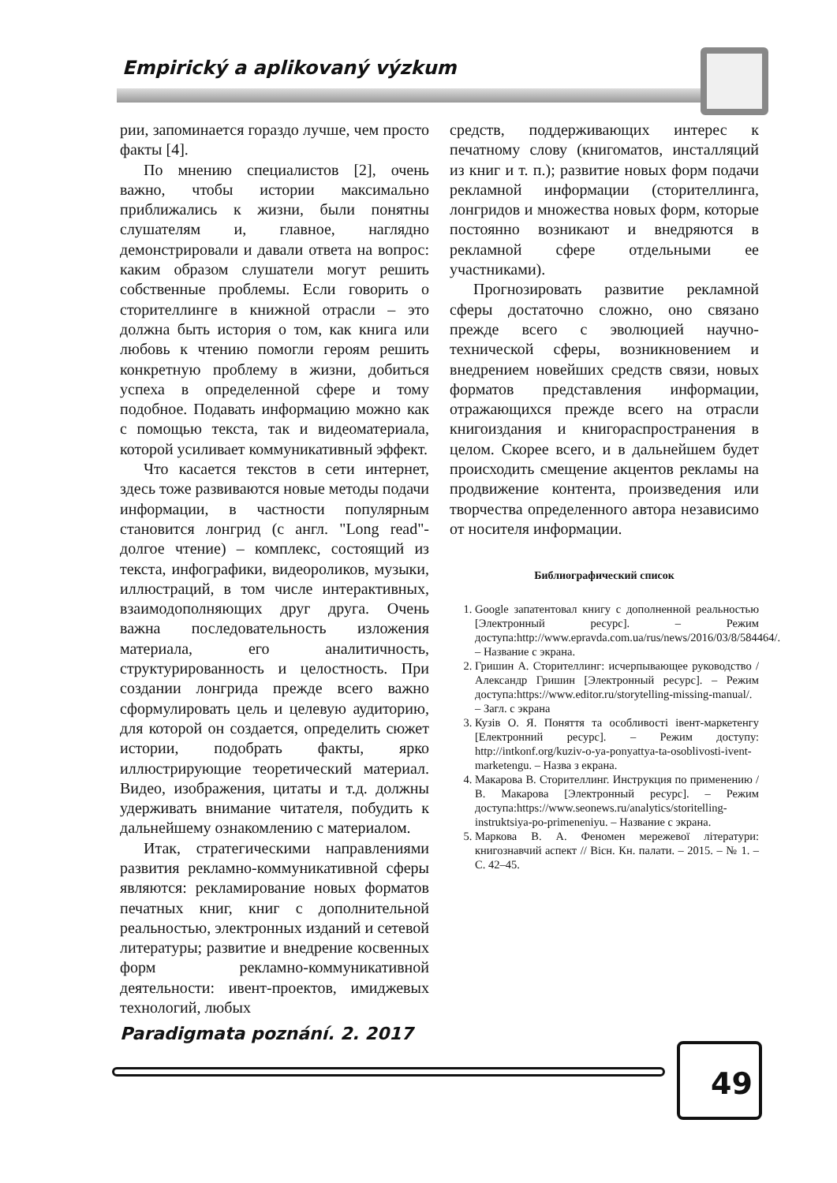Empirický a aplikovaný výzkum
рии, запоминается гораздо лучше, чем просто факты [4].
По мнению специалистов [2], очень важно, чтобы истории максимально приближались к жизни, были понятны слушателям и, главное, наглядно демонстрировали и давали ответа на вопрос: каким образом слушатели могут решить собственные проблемы. Если говорить о сторителлинге в книжной отрасли – это должна быть история о том, как книга или любовь к чтению помогли героям решить конкретную проблему в жизни, добиться успеха в определенной сфере и тому подобное. Подавать информацию можно как с помощью текста, так и видеоматериала, которой усиливает коммуникативный эффект.
Что касается текстов в сети интернет, здесь тоже развиваются новые методы подачи информации, в частности популярным становится лонгрид (с англ. "Long read"-долгое чтение) – комплекс, состоящий из текста, инфографики, видеороликов, музыки, иллюстраций, в том числе интерактивных, взаимодополняющих друг друга. Очень важна последовательность изложения материала, его аналитичность, структурированность и целостность. При создании лонгрида прежде всего важно сформулировать цель и целевую аудиторию, для которой он создается, определить сюжет истории, подобрать факты, ярко иллюстрирующие теоретический материал. Видео, изображения, цитаты и т.д. должны удерживать внимание читателя, побудить к дальнейшему ознакомлению с материалом.
Итак, стратегическими направлениями развития рекламно-коммуникативной сферы являются: рекламирование новых форматов печатных книг, книг с дополнительной реальностью, электронных изданий и сетевой литературы; развитие и внедрение косвенных форм рекламно-коммуникативной деятельности: ивент-проектов, имиджевых технологий, любых
средств, поддерживающих интерес к печатному слову (книгоматов, инсталляций из книг и т. п.); развитие новых форм подачи рекламной информации (сторителлинга, лонгридов и множества новых форм, которые постоянно возникают и внедряются в рекламной сфере отдельными ее участниками).
Прогнозировать развитие рекламной сферы достаточно сложно, оно связано прежде всего с эволюцией научно-технической сферы, возникновением и внедрением новейших средств связи, новых форматов представления информации, отражающихся прежде всего на отрасли книгоиздания и книгораспространения в целом. Скорее всего, и в дальнейшем будет происходить смещение акцентов рекламы на продвижение контента, произведения или творчества определенного автора независимо от носителя информации.
Библиографический список
1. Google запатентовал книгу с дополненной реальностью [Электронный ресурс]. – Режим доступа:http://www.epravda.com.ua/rus/news/2016/03/8/584464/. – Название с экрана.
2. Гришин А. Сторителлинг: исчерпывающее руководство / Александр Гришин [Электронный ресурс]. – Режим доступа:https://www.editor.ru/storytelling-missing-manual/. – Загл. с экрана
3. Кузів О. Я. Поняття та особливості івент-маркетенгу [Електронний ресурс]. – Режим доступу: http://intkonf.org/kuziv-o-ya-ponyattya-ta-osoblivosti-ivent-marketengu. – Назва з екрана.
4. Макарова В. Сторителлинг. Инструкция по применению / В. Макарова [Электронный ресурс]. – Режим доступа:https://www.seonews.ru/analytics/storitelling-instruktsiya-po-primeneniyu. – Название с экрана.
5. Маркова В. А. Феномен мережевої літератури: книгознавчий аспект // Вісн. Кн. палати. – 2015. – № 1. – С. 42–45.
Paradigmata poznání. 2. 2017
49